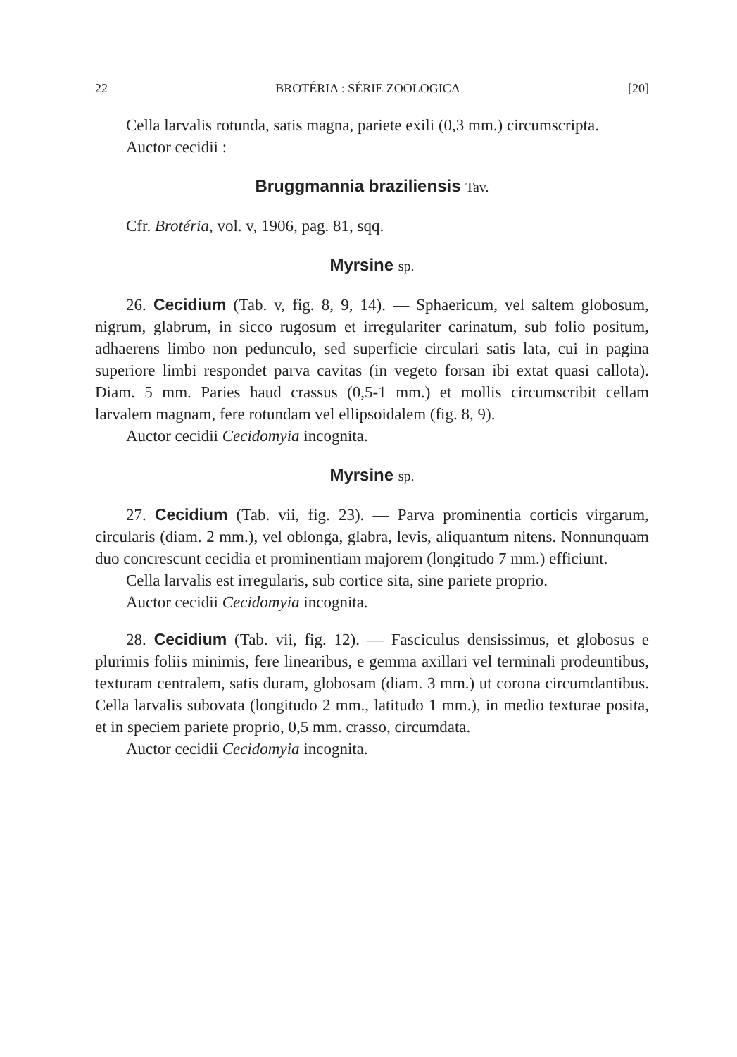22 BROTÉRIA : SÉRIE ZOOLOGICA [20]
Cella larvalis rotunda, satis magna, pariete exili (0,3 mm.) circumscripta.
Auctor cecidii :
Bruggmannia braziliensis Tav.
Cfr. Brotéria, vol. v, 1906, pag. 81, sqq.
Myrsine sp.
26. Cecidium (Tab. v, fig. 8, 9, 14). — Sphaericum, vel saltem globosum, nigrum, glabrum, in sicco rugosum et irregulariter carinatum, sub folio positum, adhaerens limbo non pedunculo, sed superficie circulari satis lata, cui in pagina superiore limbi respondet parva cavitas (in vegeto forsan ibi extat quasi callota). Diam. 5 mm. Paries haud crassus (0,5-1 mm.) et mollis circumscribit cellam larvalem magnam, fere rotundam vel ellipsoidalem (fig. 8, 9).
Auctor cecidii Cecidomyia incognita.
Myrsine sp.
27. Cecidium (Tab. vii, fig. 23). — Parva prominentia corticis virgarum, circularis (diam. 2 mm.), vel oblonga, glabra, levis, aliquantum nitens. Nonnunquam duo concrescunt cecidia et prominentiam majorem (longitudo 7 mm.) efficiunt.
Cella larvalis est irregularis, sub cortice sita, sine pariete proprio.
Auctor cecidii Cecidomyia incognita.
28. Cecidium (Tab. vii, fig. 12). — Fasciculus densissimus, et globosus e plurimis foliis minimis, fere linearibus, e gemma axillari vel terminali prodeuntibus, texturam centralem, satis duram, globosam (diam. 3 mm.) ut corona circumdantibus. Cella larvalis subovata (longitudo 2 mm., latitudo 1 mm.), in medio texturae posita, et in speciem pariete proprio, 0,5 mm. crasso, circumdata.
Auctor cecidii Cecidomyia incognita.